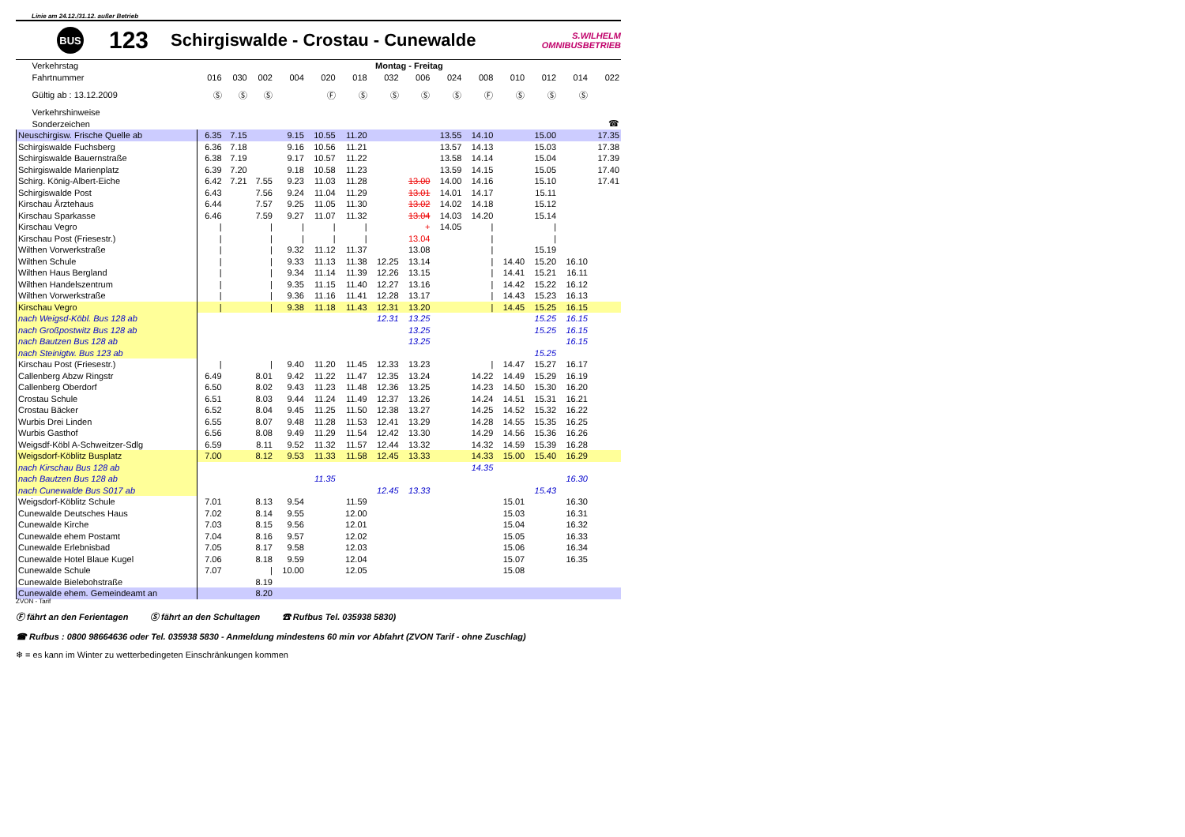Linie am 24.12./31.12. außer Betrieb
BUS
123
Schirgiswalde - Crostau - Cunewalde
S.WILHELM
OMNIBUSBETRIEB
| Verkehrstag | Montag - Freitag | | | | | | | | | | | | | |
| Fahrtnummer | 016 | 030 | 002 | 004 | 020 | 018 | 032 | 006 | 024 | 008 | 010 | 012 | 014 | 022 |
| Gültig ab : 13.12.2009 | Ⓢ | Ⓢ | Ⓢ | | Ⓕ | Ⓢ | Ⓢ | Ⓢ | Ⓢ | Ⓕ | Ⓢ | Ⓢ | Ⓢ | |
| Verkehrshinweise | | | | | | | | | | | | | | |
| Sonderzeichen | | | | | | | | | | | | | | ☎ |
| Neuschirgisw. Frische Quelle ab | 6.35 | 7.15 | | 9.15 | 10.55 | 11.20 | | | 13.55 | 14.10 | | 15.00 | | 17.35 |
| Schirgiswalde Fuchsberg | 6.36 | 7.18 | | 9.16 | 10.56 | 11.21 | | | 13.57 | 14.13 | | 15.03 | | 17.38 |
| Schirgiswalde Bauernstraße | 6.38 | 7.19 | | 9.17 | 10.57 | 11.22 | | | 13.58 | 14.14 | | 15.04 | | 17.39 |
| Schirgiswalde Marienplatz | 6.39 | 7.20 | | 9.18 | 10.58 | 11.23 | | | 13.59 | 14.15 | | 15.05 | | 17.40 |
| Schirg. König-Albert-Eiche | 6.42 | 7.21 | 7.55 | 9.23 | 11.03 | 11.28 | | 13.00 | 14.00 | 14.16 | | 15.10 | | 17.41 |
| Schirgiswalde Post | 6.43 | | 7.56 | 9.24 | 11.04 | 11.29 | | 13.01 | 14.01 | 14.17 | | 15.11 | | |
| Kirschau Ärztehaus | 6.44 | | 7.57 | 9.25 | 11.05 | 11.30 | | 13.02 | 14.02 | 14.18 | | 15.12 | | |
| Kirschau Sparkasse | 6.46 | | 7.59 | 9.27 | 11.07 | 11.32 | | 13.04 | 14.03 | 14.20 | | 15.14 | | |
| Kirschau Vegro | / | | / | / | / | / | | + | 14.05 | / | | / | | |
| Kirschau Post (Friesestr.) | / | | / | / | / | / | | 13.04 | | / | | / | | |
| Wilthen Vorwerkstraße | / | | / | 9.32 | 11.12 | 11.37 | | 13.08 | | / | | 15.19 | | |
| Wilthen Schule | / | | / | 9.33 | 11.13 | 11.38 | 12.25 | 13.14 | | / | 14.40 | 15.20 | 16.10 | |
| Wilthen Haus Bergland | / | | / | 9.34 | 11.14 | 11.39 | 12.26 | 13.15 | | / | 14.41 | 15.21 | 16.11 | |
| Wilthen Handelszentrum | / | | / | 9.35 | 11.15 | 11.40 | 12.27 | 13.16 | | / | 14.42 | 15.22 | 16.12 | |
| Wilthen Vorwerkstraße | / | | / | 9.36 | 11.16 | 11.41 | 12.28 | 13.17 | | / | 14.43 | 15.23 | 16.13 | |
| Kirschau Vegro | / | | / | 9.38 | 11.18 | 11.43 | 12.31 | 13.20 | | / | 14.45 | 15.25 | 16.15 | |
| nach Weigsd-Köbl. Bus 128 ab | | | | | | | 12.31 | 13.25 | | | | 15.25 | 16.15 | |
| nach Großpostwitz Bus 128 ab | | | | | | | | 13.25 | | | | 15.25 | 16.15 | |
| nach Bautzen Bus 128 ab | | | | | | | | 13.25 | | | | | 16.15 | |
| nach Steinigtw. Bus 123 ab | | | | | | | | | | | | 15.25 | | |
| Kirschau Post (Friesestr.) | / | | / | 9.40 | 11.20 | 11.45 | 12.33 | 13.23 | | / | 14.47 | 15.27 | 16.17 | |
| Callenberg Abzw Ringstr | 6.49 | | 8.01 | 9.42 | 11.22 | 11.47 | 12.35 | 13.24 | | 14.22 | 14.49 | 15.29 | 16.19 | |
| Callenberg Oberdorf | 6.50 | | 8.02 | 9.43 | 11.23 | 11.48 | 12.36 | 13.25 | | 14.23 | 14.50 | 15.30 | 16.20 | |
| Crostau Schule | 6.51 | | 8.03 | 9.44 | 11.24 | 11.49 | 12.37 | 13.26 | | 14.24 | 14.51 | 15.31 | 16.21 | |
| Crostau Bäcker | 6.52 | | 8.04 | 9.45 | 11.25 | 11.50 | 12.38 | 13.27 | | 14.25 | 14.52 | 15.32 | 16.22 | |
| Wurbis Drei Linden | 6.55 | | 8.07 | 9.48 | 11.28 | 11.53 | 12.41 | 13.29 | | 14.28 | 14.55 | 15.35 | 16.25 | |
| Wurbis Gasthof | 6.56 | | 8.08 | 9.49 | 11.29 | 11.54 | 12.42 | 13.30 | | 14.29 | 14.56 | 15.36 | 16.26 | |
| Weigsdf-Köbl A-Schweitzer-Sdlg | 6.59 | | 8.11 | 9.52 | 11.32 | 11.57 | 12.44 | 13.32 | | 14.32 | 14.59 | 15.39 | 16.28 | |
| Weigsdorf-Köblitz Busplatz | 7.00 | | 8.12 | 9.53 | 11.33 | 11.58 | 12.45 | 13.33 | | 14.33 | 15.00 | 15.40 | 16.29 | |
| nach Kirschau Bus 128 ab | | | | | | | | | | 14.35 | | | | |
| nach Bautzen Bus 128 ab | | | | | 11.35 | | | | | | | | 16.30 | |
| nach Cunewalde Bus S017 ab | | | | | | | 12.45 | 13.33 | | | | 15.43 | | |
| Weigsdorf-Köblitz Schule | 7.01 | | 8.13 | 9.54 | | 11.59 | | | | | 15.01 | | 16.30 | |
| Cunewalde Deutsches Haus | 7.02 | | 8.14 | 9.55 | | 12.00 | | | | | 15.03 | | 16.31 | |
| Cunewalde Kirche | 7.03 | | 8.15 | 9.56 | | 12.01 | | | | | 15.04 | | 16.32 | |
| Cunewalde ehem Postamt | 7.04 | | 8.16 | 9.57 | | 12.02 | | | | | 15.05 | | 16.33 | |
| Cunewalde Erlebnisbad | 7.05 | | 8.17 | 9.58 | | 12.03 | | | | | 15.06 | | 16.34 | |
| Cunewalde Hotel Blaue Kugel | 7.06 | | 8.18 | 9.59 | | 12.04 | | | | | 15.07 | | 16.35 | |
| Cunewalde Schule | 7.07 | | / | 10.00 | | 12.05 | | | | | 15.08 | | | |
| Cunewalde Bielebohstraße | | | 8.19 | | | | | | | | | | | |
| Cunewalde ehem. Gemeindeamt an | | | 8.20 | | | | | | | | | | | |
ZVON - Tarif
Ⓕ fährt an den Ferientagen Ⓢ fährt an den Schultagen ☎ Rufbus Tel. 035938 5830)
☎ Rufbus : 0800 98664636 oder Tel. 035938 5830 - Anmeldung mindestens 60 min vor Abfahrt (ZVON Tarif - ohne Zuschlag)
❄ = es kann im Winter zu wetterbedingeten Einschränkungen kommen